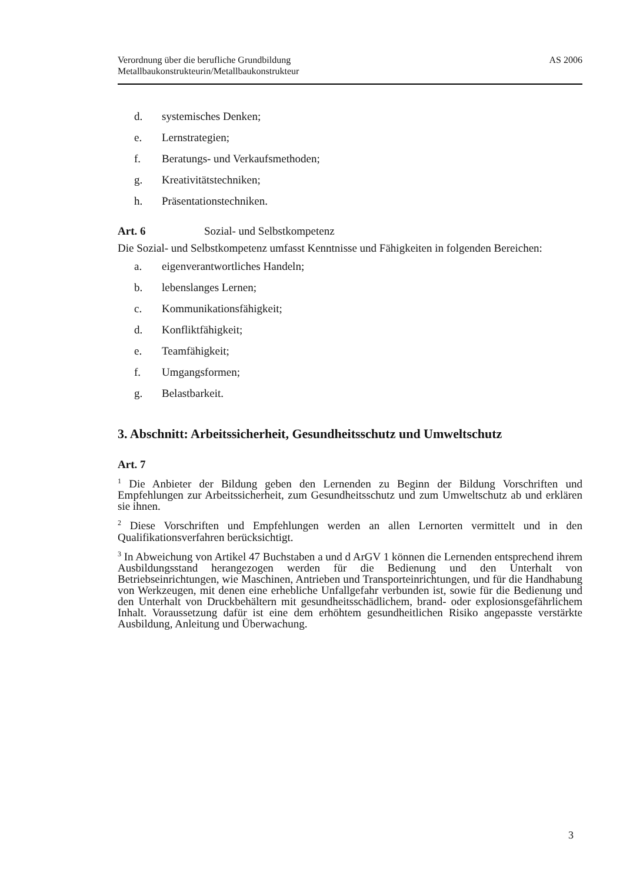Verordnung über die berufliche Grundbildung
Metallbaukonstrukteurin/Metallbaukonstrukteur
AS 2006
d. systemisches Denken;
e. Lernstrategien;
f. Beratungs- und Verkaufsmethoden;
g. Kreativitätstechniken;
h. Präsentationstechniken.
Art. 6 Sozial- und Selbstkompetenz
Die Sozial- und Selbstkompetenz umfasst Kenntnisse und Fähigkeiten in folgenden Bereichen:
a. eigenverantwortliches Handeln;
b. lebenslanges Lernen;
c. Kommunikationsfähigkeit;
d. Konfliktfähigkeit;
e. Teamfähigkeit;
f. Umgangsformen;
g. Belastbarkeit.
3. Abschnitt: Arbeitssicherheit, Gesundheitsschutz und Umweltschutz
Art. 7
<sup>1</sup> Die Anbieter der Bildung geben den Lernenden zu Beginn der Bildung Vorschriften und Empfehlungen zur Arbeitssicherheit, zum Gesundheitsschutz und zum Umweltschutz ab und erklären sie ihnen.
<sup>2</sup> Diese Vorschriften und Empfehlungen werden an allen Lernorten vermittelt und in den Qualifikationsverfahren berücksichtigt.
<sup>3</sup> In Abweichung von Artikel 47 Buchstaben a und d ArGV 1 können die Lernenden entsprechend ihrem Ausbildungsstand herangezogen werden für die Bedienung und den Unterhalt von Betriebseinrichtungen, wie Maschinen, Antrieben und Transporteinrichtungen, und für die Handhabung von Werkzeugen, mit denen eine erhebliche Unfallgefahr verbunden ist, sowie für die Bedienung und den Unterhalt von Druckbehältern mit gesundheitsschädlichem, brand- oder explosionsgefährlichem Inhalt. Voraussetzung dafür ist eine dem erhöhtem gesundheitlichen Risiko angepasste verstärkte Ausbildung, Anleitung und Überwachung.
3